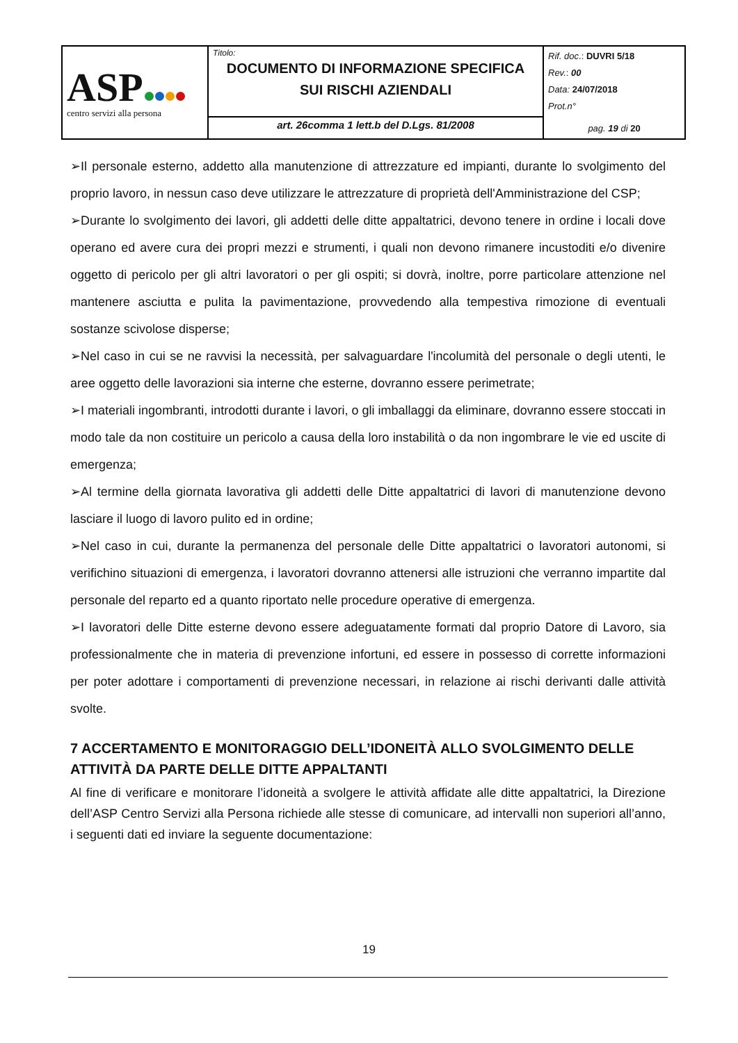| ASP centro servizi alla persona | Titolo: DOCUMENTO DI INFORMAZIONE SPECIFICA SUI RISCHI AZIENDALI | Rif. doc .: DUVRI 5/18 Rev. : 00 Data: 24/07/2018 Prot.n° pag. 19 di 20 |
| | art. 26comma 1 lett.b del D.Lgs. 81/2008 | |
➢Il personale esterno, addetto alla manutenzione di attrezzature ed impianti, durante lo svolgimento del proprio lavoro, in nessun caso deve utilizzare le attrezzature di proprietà dell'Amministrazione del CSP;
➢Durante lo svolgimento dei lavori, gli addetti delle ditte appaltatrici, devono tenere in ordine i locali dove operano ed avere cura dei propri mezzi e strumenti, i quali non devono rimanere incustoditi e/o divenire oggetto di pericolo per gli altri lavoratori o per gli ospiti; si dovrà, inoltre, porre particolare attenzione nel mantenere asciutta e pulita la pavimentazione, provvedendo alla tempestiva rimozione di eventuali sostanze scivolose disperse;
➢Nel caso in cui se ne ravvisi la necessità, per salvaguardare l'incolumità del personale o degli utenti, le aree oggetto delle lavorazioni sia interne che esterne, dovranno essere perimetrate;
➢I materiali ingombranti, introdotti durante i lavori, o gli imballaggi da eliminare, dovranno essere stoccati in modo tale da non costituire un pericolo a causa della loro instabilità o da non ingombrare le vie ed uscite di emergenza;
➢Al termine della giornata lavorativa gli addetti delle Ditte appaltatrici di lavori di manutenzione devono lasciare il luogo di lavoro pulito ed in ordine;
➢Nel caso in cui, durante la permanenza del personale delle Ditte appaltatrici o lavoratori autonomi, si verifichino situazioni di emergenza, i lavoratori dovranno attenersi alle istruzioni che verranno impartite dal personale del reparto ed a quanto riportato nelle procedure operative di emergenza.
➢I lavoratori delle Ditte esterne devono essere adeguatamente formati dal proprio Datore di Lavoro, sia professionalmente che in materia di prevenzione infortuni, ed essere in possesso di corrette informazioni per poter adottare i comportamenti di prevenzione necessari, in relazione ai rischi derivanti dalle attività svolte.
7 ACCERTAMENTO E MONITORAGGIO DELL’IDONEITÀ ALLO SVOLGIMENTO DELLE ATTIVITÀ DA PARTE DELLE DITTE APPALTANTI
Al fine di verificare e monitorare l’idoneità a svolgere le attività affidate alle ditte appaltatrici, la Direzione dell’ASP Centro Servizi alla Persona richiede alle stesse di comunicare, ad intervalli non superiori all’anno, i seguenti dati ed inviare la seguente documentazione:
19